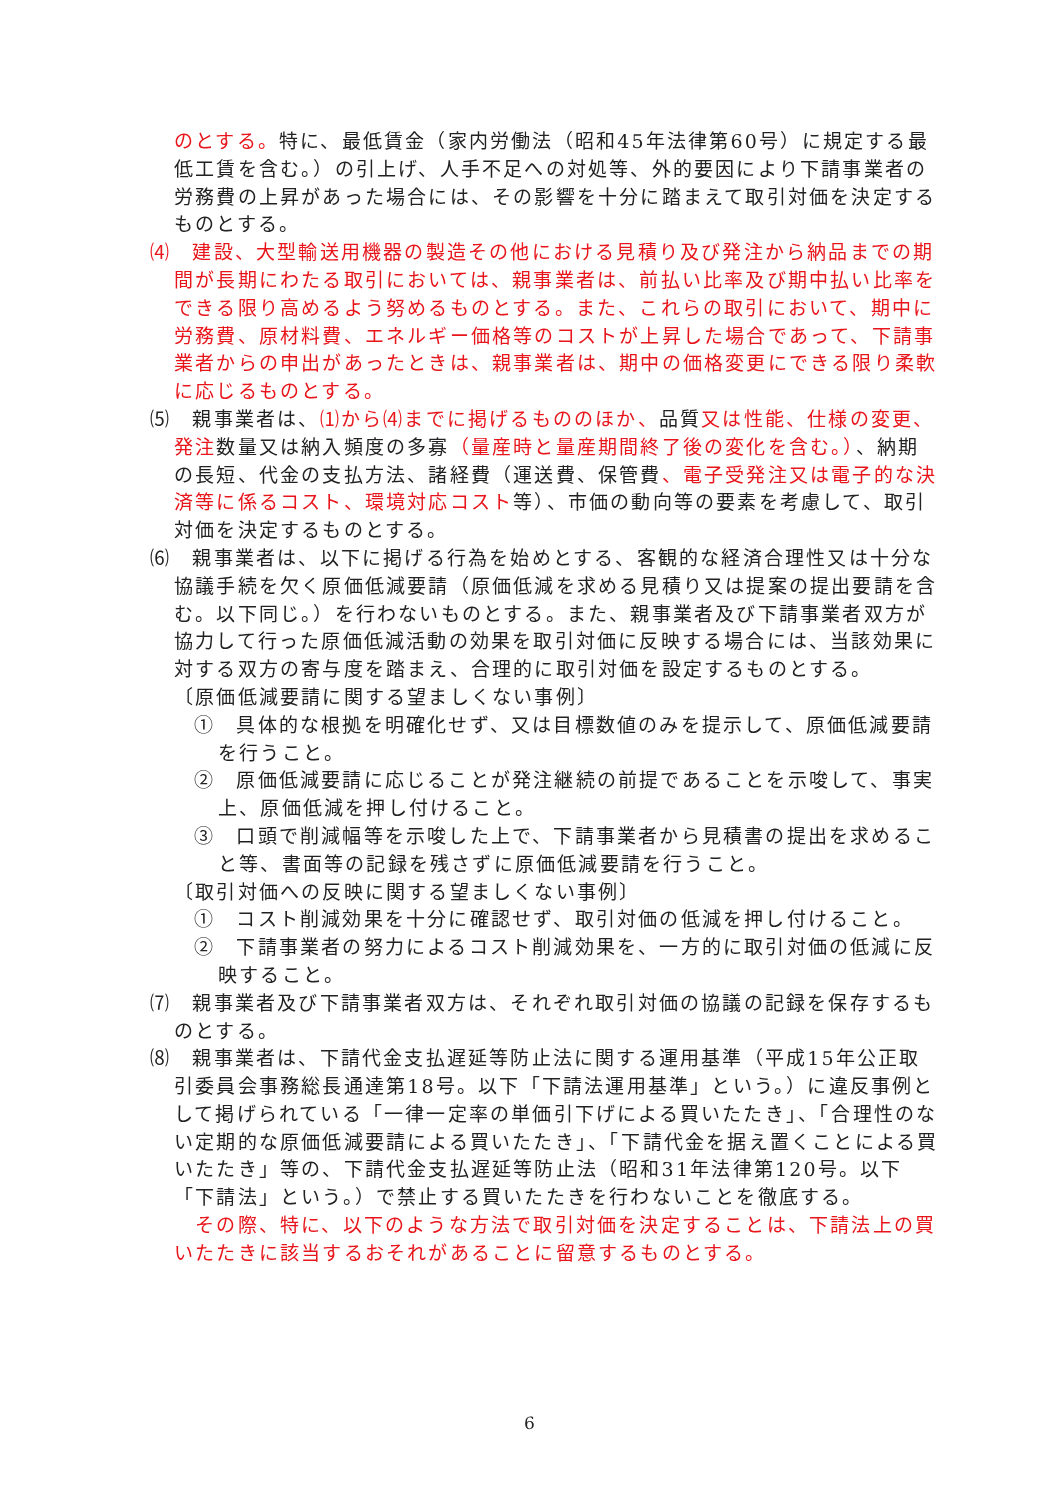のとする。特に、最低賃金（家内労働法（昭和45年法律第60号）に規定する最低工賃を含む。）の引上げ、人手不足への対処等、外的要因により下請事業者の労務費の上昇があった場合には、その影響を十分に踏まえて取引対価を決定するものとする。
⑷　建設、大型輸送用機器の製造その他における見積り及び発注から納品までの期間が長期にわたる取引においては、親事業者は、前払い比率及び期中払い比率をできる限り高めるよう努めるものとする。また、これらの取引において、期中に労務費、原材料費、エネルギー価格等のコストが上昇した場合であって、下請事業者からの申出があったときは、親事業者は、期中の価格変更にできる限り柔軟に応じるものとする。
⑸　親事業者は、⑴から⑷までに掲げるもののほか、品質又は性能、仕様の変更、発注数量又は納入頻度の多寡（量産時と量産期間終了後の変化を含む。）、納期の長短、代金の支払方法、諸経費（運送費、保管費、電子受発注又は電子的な決済等に係るコスト、環境対応コスト等）、市価の動向等の要素を考慮して、取引対価を決定するものとする。
⑹　親事業者は、以下に掲げる行為を始めとする、客観的な経済合理性又は十分な協議手続を欠く原価低減要請（原価低減を求める見積り又は提案の提出要請を含む。以下同じ。）を行わないものとする。また、親事業者及び下請事業者双方が協力して行った原価低減活動の効果を取引対価に反映する場合には、当該効果に対する双方の寄与度を踏まえ、合理的に取引対価を設定するものとする。
〔原価低減要請に関する望ましくない事例〕
①　具体的な根拠を明確化せず、又は目標数値のみを提示して、原価低減要請を行うこと。
②　原価低減要請に応じることが発注継続の前提であることを示唆して、事実上、原価低減を押し付けること。
③　口頭で削減幅等を示唆した上で、下請事業者から見積書の提出を求めること等、書面等の記録を残さずに原価低減要請を行うこと。
〔取引対価への反映に関する望ましくない事例〕
①　コスト削減効果を十分に確認せず、取引対価の低減を押し付けること。
②　下請事業者の努力によるコスト削減効果を、一方的に取引対価の低減に反映すること。
⑺　親事業者及び下請事業者双方は、それぞれ取引対価の協議の記録を保存するものとする。
⑻　親事業者は、下請代金支払遅延等防止法に関する運用基準（平成15年公正取引委員会事務総長通達第18号。以下「下請法運用基準」という。）に違反事例として掲げられている「一律一定率の単価引下げによる買いたたき」、「合理性のない定期的な原価低減要請による買いたたき」、「下請代金を据え置くことによる買いたたき」等の、下請代金支払遅延等防止法（昭和31年法律第120号。以下「下請法」という。）で禁止する買いたたきを行わないことを徹底する。
　その際、特に、以下のような方法で取引対価を決定することは、下請法上の買いたたきに該当するおそれがあることに留意するものとする。
6